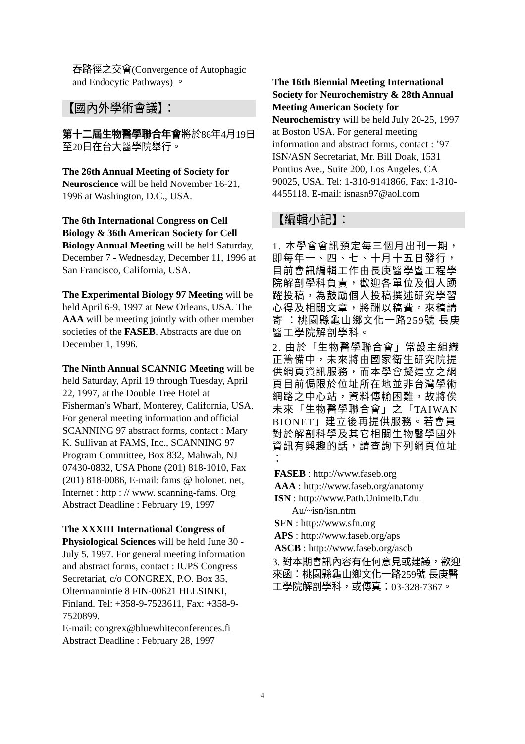吞路徑之交會(Convergence of Autophagic and Endocytic Pathways) 。
【國內外學術會議】：
第十二屆生物醫學聯合年會將於86年4月19日至20日在台大醫學院舉行。
The 26th Annual Meeting of Society for Neuroscience will be held November 16-21, 1996 at Washington, D.C., USA.
The 6th International Congress on Cell Biology & 36th American Society for Cell Biology Annual Meeting will be held Saturday, December 7 - Wednesday, December 11, 1996 at San Francisco, California, USA.
The Experimental Biology 97 Meeting will be held April 6-9, 1997 at New Orleans, USA. The AAA will be meeting jointly with other member societies of the FASEB. Abstracts are due on December 1, 1996.
The Ninth Annual SCANNIG Meeting will be held Saturday, April 19 through Tuesday, April 22, 1997, at the Double Tree Hotel at Fisherman’s Wharf, Monterey, California, USA. For general meeting information and official SCANNING 97 abstract forms, contact : Mary K. Sullivan at FAMS, Inc., SCANNING 97 Program Committee, Box 832, Mahwah, NJ 07430-0832, USA Phone (201) 818-1010, Fax (201) 818-0086, E-mail: fams @ holonet. net, Internet : http : // www. scanning-fams. Org Abstract Deadline : February 19, 1997
The XXXIII International Congress of Physiological Sciences will be held June 30 - July 5, 1997. For general meeting information and abstract forms, contact : IUPS Congress Secretariat, c/o CONGREX, P.O. Box 35, Oltermannintie 8 FIN-00621 HELSINKI, Finland. Tel: +358-9-7523611, Fax: +358-9-7520899.
E-mail: congrex@bluewhiteconferences.fi
Abstract Deadline : February 28, 1997
The 16th Biennial Meeting International Society for Neurochemistry & 28th Annual Meeting American Society for Neurochemistry will be held July 20-25, 1997 at Boston USA. For general meeting information and abstract forms, contact : ’97 ISN/ASN Secretariat, Mr. Bill Doak, 1531 Pontius Ave., Suite 200, Los Angeles, CA 90025, USA. Tel: 1-310-9141866, Fax: 1-310-4455118. E-mail: isnasn97@aol.com
【編輯小記】：
1. 本學會會訊預定每三個月出刊一期，即每年一、四、七、十月十五日發行，目前會訊編輯工作由長庚醫學暨工程學院解剖學科負責，歡迎各單位及個人踴躍投稿，為鼓勵個人投稿撰述研究學習心得及相關文章，將酬以稿費。來稿請寄 ：桃園縣龜山鄉文化一路259號 長庚醫工學院解剖學科。
2. 由於「生物醫學聯合會」常設主組織正籌備中，未來將由國家衛生研究院提供網頁資訊服務，而本學會擬建立之網頁目前侷限於位址所在地並非台灣學術網路之中心站，資料傳輸困難，故將俟未來「生物醫學聯合會」之「TAIWAN BIONET」建立後再提供服務。若會員對於解剖科學及其它相關生物醫學國外資訊有興趣的話，請查詢下列網頁位址 ：
FASEB : http://www.faseb.org
AAA : http://www.faseb.org/anatomy
ISN : http://www.Path.Unimelb.Edu.
Au/~isn/isn.ntm
SFN : http://www.sfn.org
APS : http://www.faseb.org/aps
ASCB : http://www.faseb.org/ascb
3. 對本期會訊內容有任何意見或建議，歡迎來函：桃園縣龜山鄉文化一路259號 長庚醫工學院解剖學科，或傳真：03-328-7367。
4